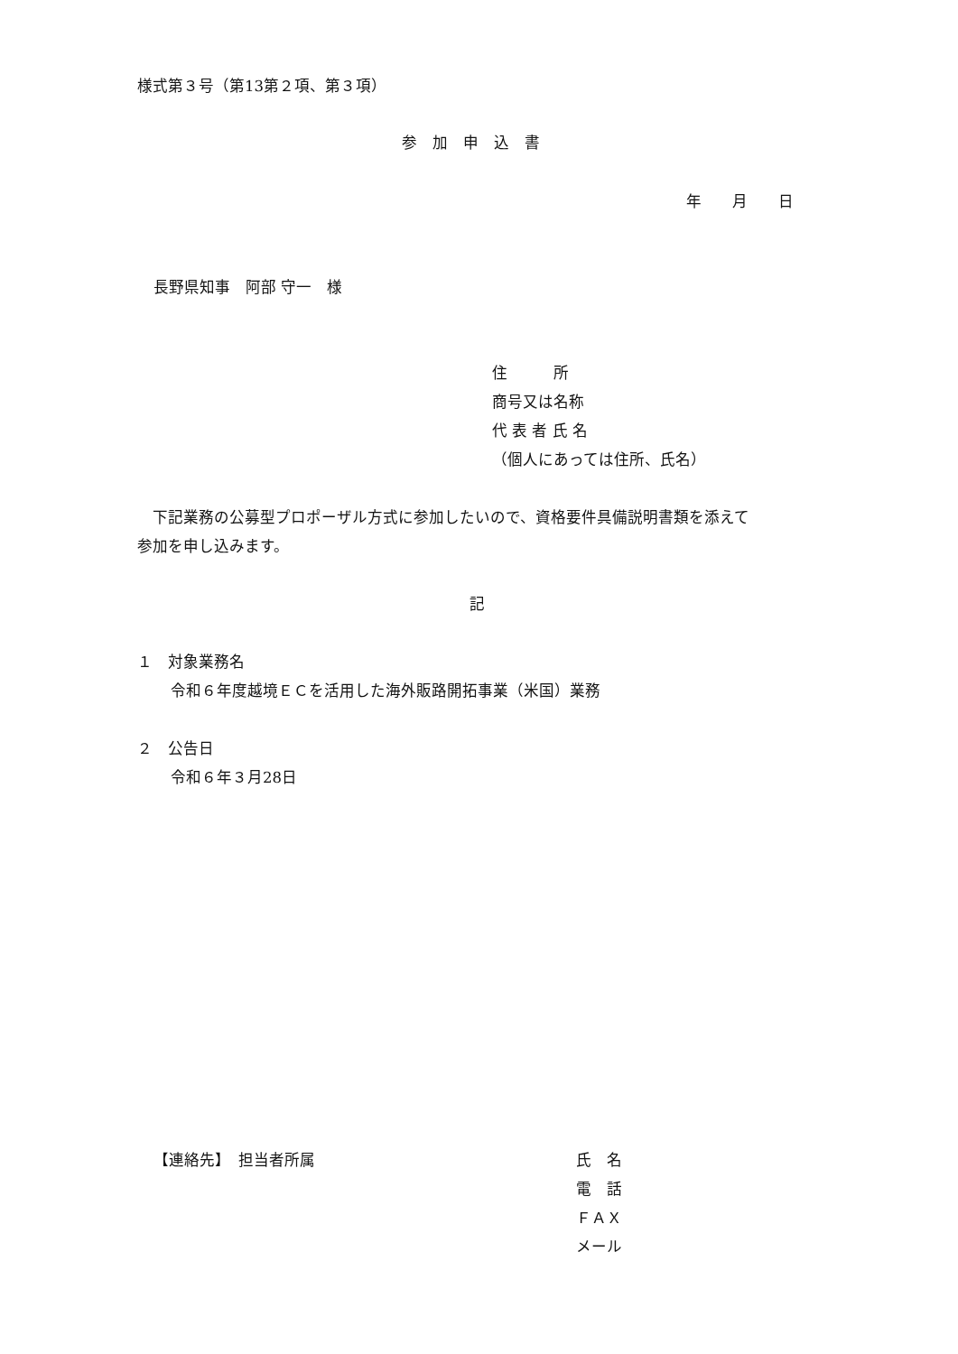様式第３号（第13第２項、第３項）
参　加　申　込　書
年　　月　　日
長野県知事　阿部 守一　様
住　　　所
商号又は名称
代 表 者 氏 名
（個人にあっては住所、氏名）
　下記業務の公募型プロポーザル方式に参加したいので、資格要件具備説明書類を添えて
参加を申し込みます。
記
１　対象業務名
令和６年度越境ＥＣを活用した海外販路開拓事業（米国）業務
２　公告日
令和６年３月28日
【連絡先】　担当者所属
氏　名
電　話
ＦＡＸ
メール